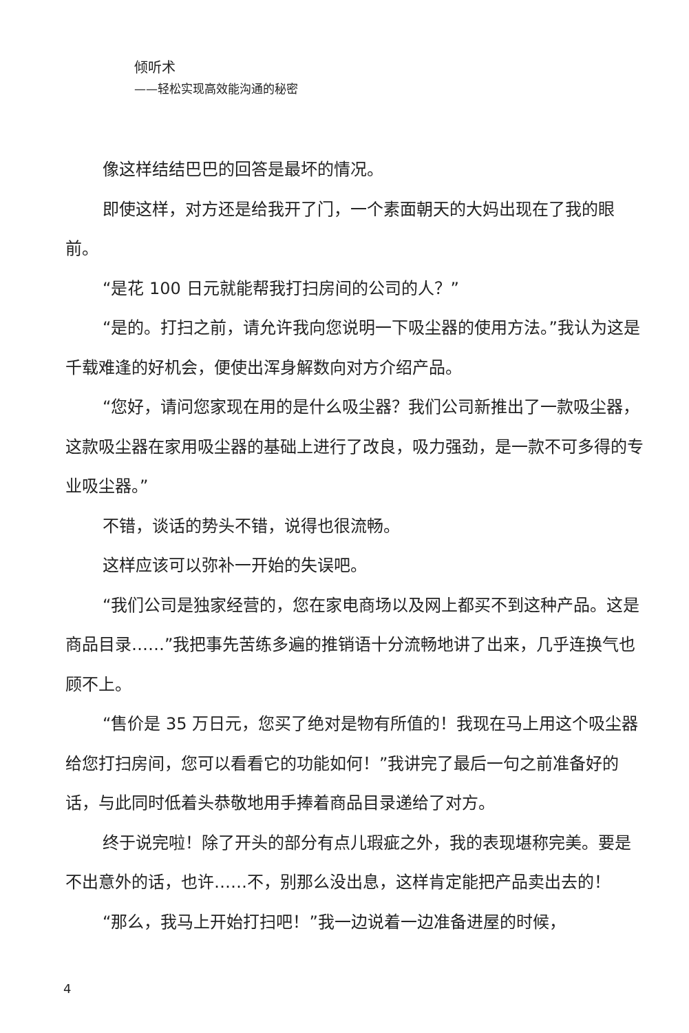倾听术
——轻松实现高效能沟通的秘密
像这样结结巴巴的回答是最坏的情况。
即使这样，对方还是给我开了门，一个素面朝天的大妈出现在了我的眼前。
“是花 100 日元就能帮我打扫房间的公司的人？”
“是的。打扫之前，请允许我向您说明一下吸尘器的使用方法。”我认为这是千载难逢的好机会，便使出浑身解数向对方介绍产品。
“您好，请问您家现在用的是什么吸尘器？我们公司新推出了一款吸尘器，这款吸尘器在家用吸尘器的基础上进行了改良，吸力强劲，是一款不可多得的专业吸尘器。”
不错，谈话的势头不错，说得也很流畅。
这样应该可以弥补一开始的失误吧。
“我们公司是独家经营的，您在家电商场以及网上都买不到这种产品。这是商品目录……”我把事先苦练多遍的推销语十分流畅地讲了出来，几乎连换气也顾不上。
“售价是 35 万日元，您买了绝对是物有所值的！我现在马上用这个吸尘器给您打扫房间，您可以看看它的功能如何！”我讲完了最后一句之前准备好的话，与此同时低着头恭敬地用手捧着商品目录递给了对方。
终于说完啦！除了开头的部分有点儿瑕疵之外，我的表现堪称完美。要是不出意外的话，也许……不，别那么没出息，这样肯定能把产品卖出去的！
“那么，我马上开始打扫吧！”我一边说着一边准备进屋的时候，
4